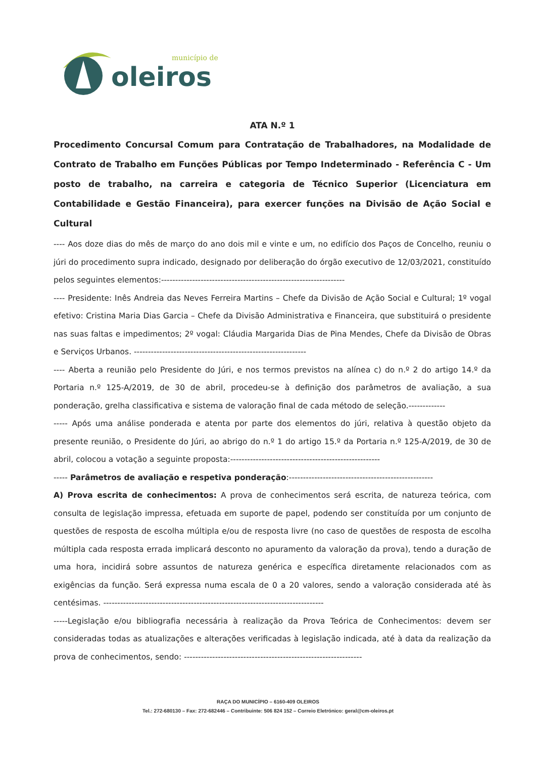oleiros
município de
ATA N.º 1
Procedimento Concursal Comum para Contratação de Trabalhadores, na Modalidade de Contrato de Trabalho em Funções Públicas por Tempo Indeterminado - Referência C - Um posto de trabalho, na carreira e categoria de Técnico Superior (Licenciatura em Contabilidade e Gestão Financeira), para exercer funções na Divisão de Ação Social e Cultural
---- Aos doze dias do mês de março do ano dois mil e vinte e um, no edifício dos Paços de Concelho, reuniu o júri do procedimento supra indicado, designado por deliberação do órgão executivo de 12/03/2021, constituído pelos seguintes elementos:-----------------------------------------------------------------
---- Presidente: Inês Andreia das Neves Ferreira Martins – Chefe da Divisão de Ação Social e Cultural; 1º vogal efetivo: Cristina Maria Dias Garcia – Chefe da Divisão Administrativa e Financeira, que substituirá o presidente nas suas faltas e impedimentos; 2º vogal: Cláudia Margarida Dias de Pina Mendes, Chefe da Divisão de Obras e Serviços Urbanos. -------------------------------------------------------------
---- Aberta a reunião pelo Presidente do Júri, e nos termos previstos na alínea c) do n.º 2 do artigo 14.º da Portaria n.º 125-A/2019, de 30 de abril, procedeu-se à definição dos parâmetros de avaliação, a sua ponderação, grelha classificativa e sistema de valoração final de cada método de seleção.-------------
----- Após uma análise ponderada e atenta por parte dos elementos do júri, relativa à questão objeto da presente reunião, o Presidente do Júri, ao abrigo do n.º 1 do artigo 15.º da Portaria n.º 125-A/2019, de 30 de abril, colocou a votação a seguinte proposta:-----------------------------------------------------
----- Parâmetros de avaliação e respetiva ponderação:---------------------------------------------------
A) Prova escrita de conhecimentos: A prova de conhecimentos será escrita, de natureza teórica, com consulta de legislação impressa, efetuada em suporte de papel, podendo ser constituída por um conjunto de questões de resposta de escolha múltipla e/ou de resposta livre (no caso de questões de resposta de escolha múltipla cada resposta errada implicará desconto no apuramento da valoração da prova), tendo a duração de uma hora, incidirá sobre assuntos de natureza genérica e específica diretamente relacionados com as exigências da função. Será expressa numa escala de 0 a 20 valores, sendo a valoração considerada até às centésimas. ------------------------------------------------------------------------------
-----Legislação e/ou bibliografia necessária à realização da Prova Teórica de Conhecimentos: devem ser consideradas todas as atualizações e alterações verificadas à legislação indicada, até à data da realização da prova de conhecimentos, sendo: ---------------------------------------------------------------
RAÇA DO MUNICÍPIO – 6160-409 OLEIROS
Tel.: 272-680130 – Fax: 272-682446 – Contribuinte: 506 824 152 – Correio Eletrónico: geral@cm-oleiros.pt